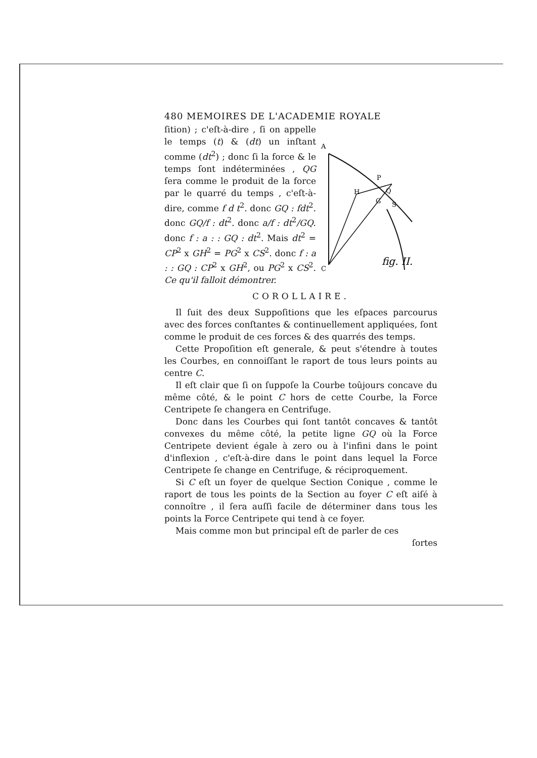480 MEMOIRES DE L'ACADEMIE ROYALE
ſition) ; c'eſt-à-dire , ſi on appelle le temps (t) & (dt) un inſtant comme (dt<sup>2</sup>) ; donc ſi la force & le temps ſont indéterminées , QG ſera comme le produit de la force par le quarré du temps , c'eſt-à-dire, comme f d t<sup>2</sup>. donc GQ : fdt<sup>2</sup>. donc GQ/f : dt<sup>2</sup>. donc a/f : dt<sup>2</sup>/GQ. donc f : a : : GQ : dt<sup>2</sup>. Mais dt<sup>2</sup> = CP<sup>2</sup> x GH<sup>2</sup> = PG<sup>2</sup> x CS<sup>2</sup>. donc f : a : : GQ : CP<sup>2</sup> x GH<sup>2</sup>, ou PG<sup>2</sup> x CS<sup>2</sup>. Ce qu'il falloit démontrer.
A
P
H
Q
S
G
C
fig. II.
COROLLAIRE.
Il ſuit des deux Suppoſitions que les eſpaces parcourus avec des forces conſtantes & continuellement appliquées, ſont comme le produit de ces forces & des quarrés des temps.
Cette Propoſition eſt generale, & peut s'étendre à toutes les Courbes, en connoiſſant le raport de tous leurs points au centre C.
Il eſt clair que ſi on ſuppoſe la Courbe toûjours concave du même côté, & le point C hors de cette Courbe, la Force Centripete ſe changera en Centrifuge.
Donc dans les Courbes qui ſont tantôt concaves & tantôt convexes du même côté, la petite ligne GQ où la Force Centripete devient égale à zero ou à l'infini dans le point d'inflexion , c'eſt-à-dire dans le point dans lequel la Force Centripete ſe change en Centrifuge, & réciproquement.
Si C eſt un foyer de quelque Section Conique , comme le raport de tous les points de la Section au foyer C eſt aiſé à connoître , il ſera auſſi facile de déterminer dans tous les points la Force Centripete qui tend à ce foyer.
Mais comme mon but principal eſt de parler de ces
ſortes